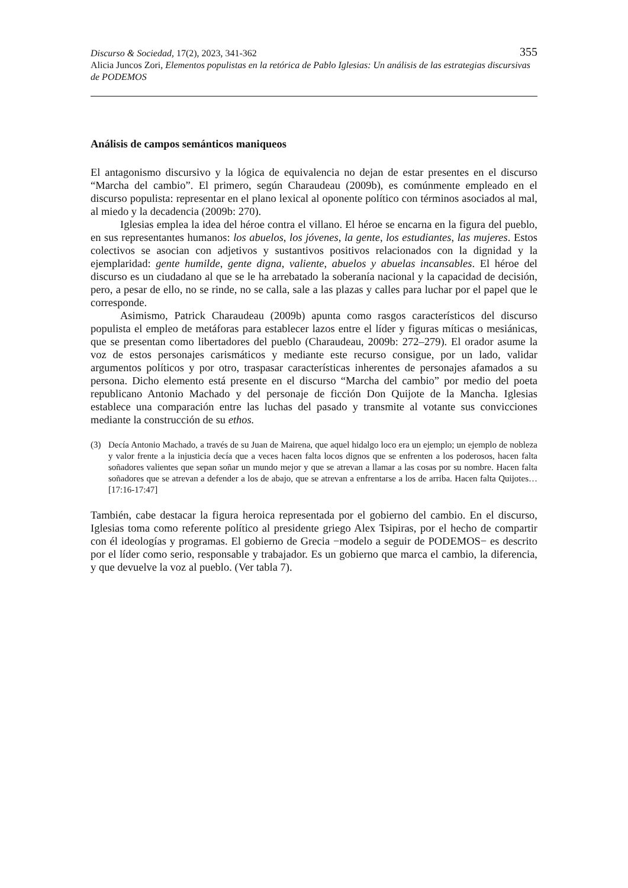355 Discurso & Sociedad, 17(2), 2023, 341-362
Alicia Juncos Zori, Elementos populistas en la retórica de Pablo Iglesias: Un análisis de las estrategias discursivas de PODEMOS
Análisis de campos semánticos maniqueos
El antagonismo discursivo y la lógica de equivalencia no dejan de estar presentes en el discurso “Marcha del cambio”. El primero, según Charaudeau (2009b), es comúnmente empleado en el discurso populista: representar en el plano lexical al oponente político con términos asociados al mal, al miedo y la decadencia (2009b: 270).
Iglesias emplea la idea del héroe contra el villano. El héroe se encarna en la figura del pueblo, en sus representantes humanos: los abuelos, los jóvenes, la gente, los estudiantes, las mujeres. Estos colectivos se asocian con adjetivos y sustantivos positivos relacionados con la dignidad y la ejemplaridad: gente humilde, gente digna, valiente, abuelos y abuelas incansables. El héroe del discurso es un ciudadano al que se le ha arrebatado la soberanía nacional y la capacidad de decisión, pero, a pesar de ello, no se rinde, no se calla, sale a las plazas y calles para luchar por el papel que le corresponde.
Asimismo, Patrick Charaudeau (2009b) apunta como rasgos característicos del discurso populista el empleo de metáforas para establecer lazos entre el líder y figuras míticas o mesiánicas, que se presentan como libertadores del pueblo (Charaudeau, 2009b: 272–279). El orador asume la voz de estos personajes carismáticos y mediante este recurso consigue, por un lado, validar argumentos políticos y por otro, traspasar características inherentes de personajes afamados a su persona. Dicho elemento está presente en el discurso “Marcha del cambio” por medio del poeta republicano Antonio Machado y del personaje de ficción Don Quijote de la Mancha. Iglesias establece una comparación entre las luchas del pasado y transmite al votante sus convicciones mediante la construcción de su ethos.
(3) Decía Antonio Machado, a través de su Juan de Mairena, que aquel hidalgo loco era un ejemplo; un ejemplo de nobleza y valor frente a la injusticia decía que a veces hacen falta locos dignos que se enfrenten a los poderosos, hacen falta soñadores valientes que sepan soñar un mundo mejor y que se atrevan a llamar a las cosas por su nombre. Hacen falta soñadores que se atrevan a defender a los de abajo, que se atrevan a enfrentarse a los de arriba. Hacen falta Quijotes… [17:16-17:47]
También, cabe destacar la figura heroica representada por el gobierno del cambio. En el discurso, Iglesias toma como referente político al presidente griego Alex Tsipiras, por el hecho de compartir con él ideologías y programas. El gobierno de Grecia −modelo a seguir de PODEMOS− es descrito por el líder como serio, responsable y trabajador. Es un gobierno que marca el cambio, la diferencia, y que devuelve la voz al pueblo. (Ver tabla 7).